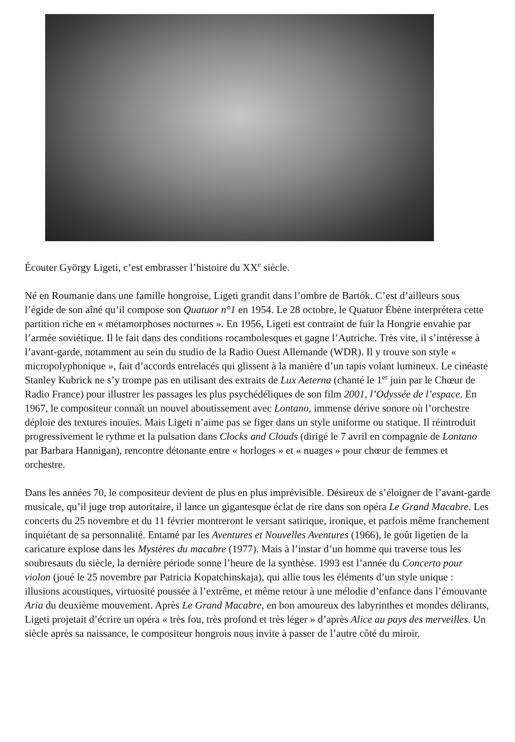Écouter György Ligeti, c’est embrasser l’histoire du XX<sup>e</sup> siècle.
Né en Roumanie dans une famille hongroise, Ligeti grandit dans l’ombre de Bartók. C’est d’ailleurs sous l’égide de son aîné qu’il compose son Quatuor n°1 en 1954. Le 28 octobre, le Quatuor Ébène interprétera cette partition riche en « métamorphoses nocturnes ». En 1956, Ligeti est contraint de fuir la Hongrie envahie par l’armée soviétique. Il le fait dans des conditions rocambolesques et gagne l’Autriche. Très vite, il s’intéresse à l’avant-garde, notamment au sein du studio de la Radio Ouest Allemande (WDR). Il y trouve son style « micropolyphonique », fait d’accords entrelacés qui glissent à la manière d’un tapis volant lumineux. Le cinéaste Stanley Kubrick ne s’y trompe pas en utilisant des extraits de Lux Aeterna (chanté le 1<sup>er</sup> juin par le Chœur de Radio France) pour illustrer les passages les plus psychédéliques de son film 2001, l’Odyssée de l’espace. En 1967, le compositeur connaît un nouvel aboutissement avec Lontano, immense dérive sonore où l’orchestre déploie des textures inouïes. Mais Ligeti n’aime pas se figer dans un style uniforme ou statique. Il réintroduit progressivement le rythme et la pulsation dans Clocks and Clouds (dirigé le 7 avril en compagnie de Lontano par Barbara Hannigan), rencontre détonante entre « horloges » et « nuages » pour chœur de femmes et orchestre.
Dans les années 70, le compositeur devient de plus en plus imprévisible. Désireux de s’éloigner de l’avant-garde musicale, qu’il juge trop autoritaire, il lance un gigantesque éclat de rire dans son opéra Le Grand Macabre. Les concerts du 25 novembre et du 11 février montreront le versant satirique, ironique, et parfois même franchement inquiétant de sa personnalité. Entamé par les Aventures et Nouvelles Aventures (1966), le goût ligetien de la caricature explose dans les Mystères du macabre (1977). Mais à l’instar d’un homme qui traverse tous les soubresauts du siècle, la dernière période sonne l’heure de la synthèse. 1993 est l’année du Concerto pour violon (joué le 25 novembre par Patricia Kopatchinskaja), qui allie tous les éléments d’un style unique : illusions acoustiques, virtuosité poussée à l’extrême, et même retour à une mélodie d’enfance dans l’émouvante Aria du deuxième mouvement. Après Le Grand Macabre, en bon amoureux des labyrinthes et mondes délirants, Ligeti projetait d’écrire un opéra « très fou, très profond et très léger » d’après Alice au pays des merveilles. Un siècle après sa naissance, le compositeur hongrois nous invite à passer de l’autre côté du miroir.